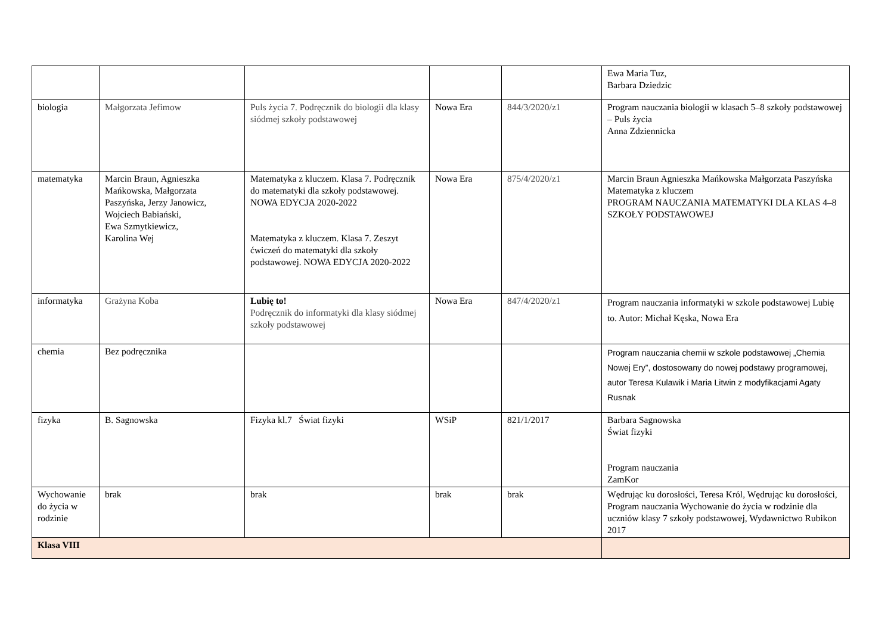| | | | | | Ewa Maria Tuz, Barbara Dziedzic |
| biologia | Małgorzata Jefimow | Puls życia 7. Podręcznik do biologii dla klasy siódmej szkoły podstawowej | Nowa Era | 844/3/2020/z1 | Program nauczania biologii w klasach 5–8 szkoły podstawowej – Puls życia Anna Zdziennicka |
| matematyka | Marcin Braun, Agnieszka Mańkowska, Małgorzata Paszyńska, Jerzy Janowicz, Wojciech Babiański, Ewa Szmytkiewicz, Karolina Wej | Matematyka z kluczem. Klasa 7. Podręcznik do matematyki dla szkoły podstawowej. NOWA EDYCJA 2020-2022 Matematyka z kluczem. Klasa 7. Zeszyt ćwiczeń do matematyki dla szkoły podstawowej. NOWA EDYCJA 2020-2022 | Nowa Era | 875/4/2020/z1 | Marcin Braun Agnieszka Mańkowska Małgorzata Paszyńska Matematyka z kluczem PROGRAM NAUCZANIA MATEMATYKI DLA KLAS 4–8 SZKOŁY PODSTAWOWEJ |
| informatyka | Grażyna Koba | Lubię to! Podręcznik do informatyki dla klasy siódmej szkoły podstawowej | Nowa Era | 847/4/2020/z1 | Program nauczania informatyki w szkole podstawowej Lubię to. Autor: Michał Kęska, Nowa Era |
| chemia | Bez podręcznika | | | | Program nauczania chemii w szkole podstawowej „Chemia Nowej Ery”, dostosowany do nowej podstawy programowej, autor Teresa Kulawik i Maria Litwin z modyfikacjami Agaty Rusnak |
| fizyka | B. Sagnowska | Fizyka kl.7 Świat fizyki | WSiP | 821/1/2017 | Barbara Sagnowska Świat fizyki Program nauczania ZamKor |
| Wychowanie do życia w rodzinie | brak | brak | brak | brak | Wędrując ku dorosłości, Teresa Król, Wędrując ku dorosłości, Program nauczania Wychowanie do życia w rodzinie dla uczniów klasy 7 szkoły podstawowej, Wydawnictwo Rubikon 2017 |
| Klasa VIII | | | | | |